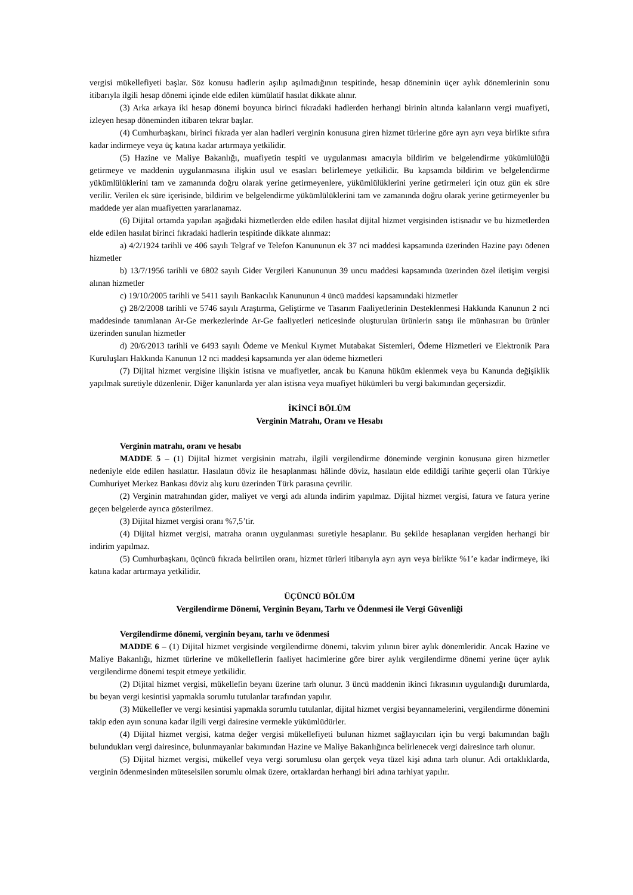vergisi mükellefiyeti başlar. Söz konusu hadlerin aşılıp aşılmadığının tespitinde, hesap döneminin üçer aylık dönemlerinin sonu itibarıyla ilgili hesap dönemi içinde elde edilen kümülatif hasılat dikkate alınır.
(3) Arka arkaya iki hesap dönemi boyunca birinci fıkradaki hadlerden herhangi birinin altında kalanların vergi muafiyeti, izleyen hesap döneminden itibaren tekrar başlar.
(4) Cumhurbaşkanı, birinci fıkrada yer alan hadleri verginin konusuna giren hizmet türlerine göre ayrı ayrı veya birlikte sıfıra kadar indirmeye veya üç katına kadar artırmaya yetkilidir.
(5) Hazine ve Maliye Bakanlığı, muafiyetin tespiti ve uygulanması amacıyla bildirim ve belgelendirme yükümlülüğü getirmeye ve maddenin uygulanmasına ilişkin usul ve esasları belirlemeye yetkilidir. Bu kapsamda bildirim ve belgelendirme yükümlülüklerini tam ve zamanında doğru olarak yerine getirmeyenlere, yükümlülüklerini yerine getirmeleri için otuz gün ek süre verilir. Verilen ek süre içerisinde, bildirim ve belgelendirme yükümlülüklerini tam ve zamanında doğru olarak yerine getirmeyenler bu maddede yer alan muafiyetten yararlanamaz.
(6) Dijital ortamda yapılan aşağıdaki hizmetlerden elde edilen hasılat dijital hizmet vergisinden istisnadır ve bu hizmetlerden elde edilen hasılat birinci fıkradaki hadlerin tespitinde dikkate alınmaz:
a) 4/2/1924 tarihli ve 406 sayılı Telgraf ve Telefon Kanununun ek 37 nci maddesi kapsamında üzerinden Hazine payı ödenen hizmetler
b) 13/7/1956 tarihli ve 6802 sayılı Gider Vergileri Kanununun 39 uncu maddesi kapsamında üzerinden özel iletişim vergisi alınan hizmetler
c) 19/10/2005 tarihli ve 5411 sayılı Bankacılık Kanununun 4 üncü maddesi kapsamındaki hizmetler
ç) 28/2/2008 tarihli ve 5746 sayılı Araştırma, Geliştirme ve Tasarım Faaliyetlerinin Desteklenmesi Hakkında Kanunun 2 nci maddesinde tanımlanan Ar-Ge merkezlerinde Ar-Ge faaliyetleri neticesinde oluşturulan ürünlerin satışı ile münhasıran bu ürünler üzerinden sunulan hizmetler
d) 20/6/2013 tarihli ve 6493 sayılı Ödeme ve Menkul Kıymet Mutabakat Sistemleri, Ödeme Hizmetleri ve Elektronik Para Kuruluşları Hakkında Kanunun 12 nci maddesi kapsamında yer alan ödeme hizmetleri
(7) Dijital hizmet vergisine ilişkin istisna ve muafiyetler, ancak bu Kanuna hüküm eklenmek veya bu Kanunda değişiklik yapılmak suretiyle düzenlenir. Diğer kanunlarda yer alan istisna veya muafiyet hükümleri bu vergi bakımından geçersizdir.
İKİNCİ BÖLÜM
Verginin Matrahı, Oranı ve Hesabı
Verginin matrahı, oranı ve hesabı
MADDE 5 – (1) Dijital hizmet vergisinin matrahı, ilgili vergilendirme döneminde verginin konusuna giren hizmetler nedeniyle elde edilen hasılattır. Hasılatın döviz ile hesaplanması hâlinde döviz, hasılatın elde edildiği tarihte geçerli olan Türkiye Cumhuriyet Merkez Bankası döviz alış kuru üzerinden Türk parasına çevrilir.
(2) Verginin matrahından gider, maliyet ve vergi adı altında indirim yapılmaz. Dijital hizmet vergisi, fatura ve fatura yerine geçen belgelerde ayrıca gösterilmez.
(3) Dijital hizmet vergisi oranı %7,5’tir.
(4) Dijital hizmet vergisi, matraha oranın uygulanması suretiyle hesaplanır. Bu şekilde hesaplanan vergiden herhangi bir indirim yapılmaz.
(5) Cumhurbaşkanı, üçüncü fıkrada belirtilen oranı, hizmet türleri itibarıyla ayrı ayrı veya birlikte %1’e kadar indirmeye, iki katına kadar artırmaya yetkilidir.
ÜÇÜNCÜ BÖLÜM
Vergilendirme Dönemi, Verginin Beyanı, Tarhı ve Ödenmesi ile Vergi Güvenliği
Vergilendirme dönemi, verginin beyanı, tarhı ve ödenmesi
MADDE 6 – (1) Dijital hizmet vergisinde vergilendirme dönemi, takvim yılının birer aylık dönemleridir. Ancak Hazine ve Maliye Bakanlığı, hizmet türlerine ve mükelleflerin faaliyet hacimlerine göre birer aylık vergilendirme dönemi yerine üçer aylık vergilendirme dönemi tespit etmeye yetkilidir.
(2) Dijital hizmet vergisi, mükellefin beyanı üzerine tarh olunur. 3 üncü maddenin ikinci fıkrasının uygulandığı durumlarda, bu beyan vergi kesintisi yapmakla sorumlu tutulanlar tarafından yapılır.
(3) Mükellefler ve vergi kesintisi yapmakla sorumlu tutulanlar, dijital hizmet vergisi beyannamelerini, vergilendirme dönemini takip eden ayın sonuna kadar ilgili vergi dairesine vermekle yükümlüdürler.
(4) Dijital hizmet vergisi, katma değer vergisi mükellefiyeti bulunan hizmet sağlayıcıları için bu vergi bakımından bağlı bulundukları vergi dairesince, bulunmayanlar bakımından Hazine ve Maliye Bakanlığınca belirlenecek vergi dairesince tarh olunur.
(5) Dijital hizmet vergisi, mükellef veya vergi sorumlusu olan gerçek veya tüzel kişi adına tarh olunur. Adi ortaklıklarda, verginin ödenmesinden müteselsilen sorumlu olmak üzere, ortaklardan herhangi biri adına tarhiyat yapılır.